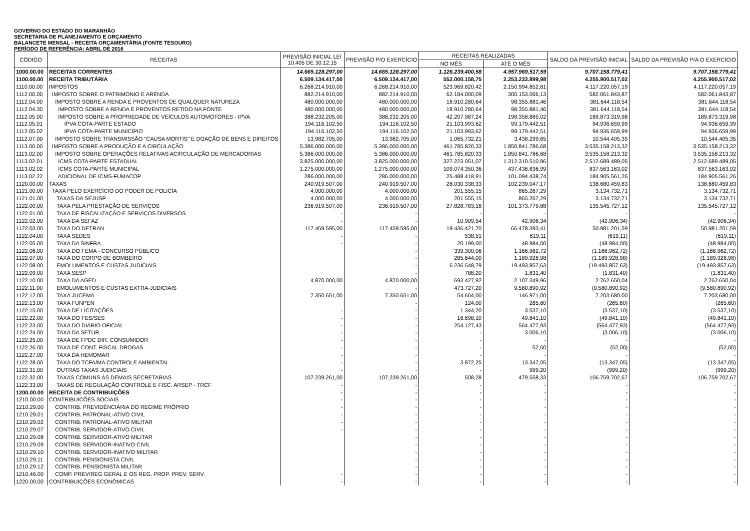GOVERNO DO ESTADO DO MARANHÃO
SECRETARIA DE PLANEJAMENTO E ORÇAMENTO
BALANCETE MENSAL - RECEITA ORÇAMENTÁRIA (FONTE TESOURO)
PERÍODO DE REFERÊNCIA: ABRIL DE 2016
| CÓDIGO | RECEITAS | PREVISÃO INICIAL LEI 10.405 DE 30.12.15 | PREVISÃO P/O EXERCÍCIO | RECEITAS REALIZADAS | | SALDO DA PREVISÃO INICIAL | SALDO DA PREVISÃO P/A O EXERCÍCIO |
| --- | --- | --- | --- | --- | --- | --- | --- |
| | | | | NO MÊS | ATÉ O MÊS | | |
| 1000.00.00 | RECEITAS CORRENTES | 14.665.128.297,00 | 14.665.128.297,00 | 1.126.239.400,58 | 4.957.969.517,59 | 9.707.158.779,41 | 9.707.158.779,41 |
| 1100.00.00 | RECEITA TRIBUTÁRIA | 6.509.134.417,00 | 6.509.134.417,00 | 552.000.158,75 | 2.253.233.899,98 | 4.255.900.517,02 | 4.255.900.517,02 |
| 1110.00.00 | IMPOSTOS | 6.268.214.910,00 | 6.268.214.910,00 | 523.969.820,42 | 2.150.994.852,81 | 4.117.220.057,19 | 4.117.220.057,19 |
| 1112.00.00 | IMPOSTO SOBRE O PATRIMONIO E ARENDA | 882.214.910,00 | 882.214.910,00 | 62.184.000,09 | 300.153.066,13 | 582.061.843,87 | 582.061.843,87 |
| 1112.04.00 | IMPOSTO SOBRE A RENDA E PROVENTOS DE QUALQUER NATUREZA | 480.000.000,00 | 480.000.000,00 | 18.910.280,64 | 98.355.881,46 | 381.644.118,54 | 381.644.118,54 |
| 1112.04.30 | IMPOSTO SOBRE A RENDA E PROVENTOS RETIDO NA FONTE | 480.000.000,00 | 480.000.000,00 | 18.910.280,64 | 98.355.881,46 | 381.644.118,54 | 381.644.118,54 |
| 1112.05.00 | IMPOSTO SOBRE A PROPRIEDADE DE VEÍCULOS AUTOMOTORES - IPVA | 388.232.205,00 | 388.232.205,00 | 42.207.987,24 | 198.358.885,02 | 189.873.319,98 | 189.873.319,98 |
| 1112.05.01 | IPVA COTA-PARTE ESTADO | 194.116.102,50 | 194.116.102,50 | 21.103.993,62 | 99.179.442,51 | 94.936.659,99 | 94.936.659,99 |
| 1112.05.02 | IPVA COTA-PARTE MUNICÍPIO | 194.116.102,50 | 194.116.102,50 | 21.103.993,62 | 99.179.442,51 | 94.936.659,99 | 94.936.659,99 |
| 1112.07.00 | IMPOSTO SOBRE TRANSMISSÃO "CAUSA MORTIS" E DOAÇÃO DE BENS E DIREITOS | 13.982.705,00 | 13.982.705,00 | 1.065.732,21 | 3.438.299,65 | 10.544.405,35 | 10.544.405,35 |
| 1113.00.00 | IMPOSTO SOBRE A PRODUÇÃO E A CIRCULAÇÃO | 5.386.000.000,00 | 5.386.000.000,00 | 461.785.820,33 | 1.850.841.786,68 | 3.535.158.213,32 | 3.535.158.213,32 |
| 1113.02.00 | IMPOSTO SOBRE OPERAÇÕES RELATIVAS ACIRCULAÇÃO DE MERCADORIAS | 5.386.000.000,00 | 5.386.000.000,00 | 461.785.820,33 | 1.850.841.786,68 | 3.535.158.213,32 | 3.535.158.213,32 |
| 1113.02.01 | ICMS COTA-PARTE ESTADUAL | 3.825.000.000,00 | 3.825.000.000,00 | 327.223.051,07 | 1.312.310.510,96 | 2.512.689.489,05 | 2.512.689.489,05 |
| 1113.02.02 | ICMS COTA-PARTE MUNICIPAL | 1.275.000.000,00 | 1.275.000.000,00 | 109.074.350,36 | 437.436.836,99 | 837.563.163,02 | 837.563.163,02 |
| 1113.02.22 | ADICIONAL DE ICMS-FUMACOP | 286.000.000,00 | 286.000.000,00 | 25.488.418,91 | 101.094.438,74 | 184.905.561,26 | 184.905.561,26 |
| 1120.00.00 | TAXAS | 240.919.507,00 | 240.919.507,00 | 28.030.338,33 | 102.239.047,17 | 138.680.459,83 | 138.680.459,83 |
| 1121.00.00 | TAXA PELO EXERCÍCIO DO PODER DE POLICÍA | 4.000.000,00 | 4.000.000,00 | 201.555,15 | 865.267,29 | 3.134.732,71 | 3.134.732,71 |
| 1121.01.00 | TAXAS DA SEJUSP | 4.000.000,00 | 4.000.000,00 | 201.555,15 | 865.267,29 | 3.134.732,71 | 3.134.732,71 |
| 1122.00.00 | TAXA PELA PRESTAÇÃO DE SERVIÇOS | 236.919.507,00 | 236.919.507,00 | 27.828.783,18 | 101.373.779,88 | 135.545.727,12 | 135.545.727,12 |
| 1122.01.00 | TAXA DE FISCALIZAÇÃO E SERVIÇOS DIVERSOS | - | - | - | - | - | - |
| 1122.02.00 | TAXA DA SEFAZ | - | - | 10.909,54 | 42.906,34 | (42.906,34) | (42.906,34) |
| 1122.03.00 | TAXA DO DETRAN | 117.459.595,00 | 117.459.595,00 | 19.436.421,70 | 66.478.393,41 | 50.981.201,59 | 50.981.201,59 |
| 1122.04.00 | TAXA SEDES | - | - | 538,51 | 619,11 | (619,11) | (619,11) |
| 1122.05.00 | TAXA DA SINFRA | - | - | 20.199,00 | 48.984,00 | (48.984,00) | (48.984,00) |
| 1122.06.00 | TAXA DO FEMA - CONCURSO PÚBLICO | | - | 339.300,06 | 1.166.962,72 | (1.166.962,72) | (1.166.962,72) |
| 1122.07.00 | TAXA DO CORPO DE BOMBEIRO | | - | 285.644,00 | 1.189.928,98 | (1.189.928,98) | (1.189.928,98) |
| 1122.08.00 | EMOLUMENTOS E CUSTAS JUDICIAIS | | - | 6.236.548,79 | 19.493.857,63 | (19.493.857,63) | (19.493.857,63) |
| 1122.09.00 | TAXA SESP | | - | 788,20 | 1.831,40 | (1.831,40) | (1.831,40) |
| 1122.10.00 | TAXA DA AGED | 4.870.000,00 | 4.870.000,00 | 693.427,92 | 2.107.349,96 | 2.762.650,04 | 2.762.650,04 |
| 1122.11.00 | EMOLUMENTOS E CUSTAS EXTRA-JUDICIAIS | | - | 473.727,20 | 9.580.890,92 | (9.580.890,92) | (9.580.890,92) |
| 1122.12.00 | TAXA JUCEMA | 7.350.651,00 | 7.350.651,00 | 54.604,00 | 146.971,00 | 7.203.680,00 | 7.203.680,00 |
| 1122.13.00 | TAXA FUNPEN | | - | 124,00 | 265,60 | (265,60) | (265,60) |
| 1122.15.00 | TAXA DE LICITAÇÕES | - | - | 1.344,20 | 3.537,10 | (3.537,10) | (3.537,10) |
| 1122.22.00 | TAXA DO FES/SES | - | - | 16.698,10 | 49.841,10 | (49.841,10) | (49.841,10) |
| 1122.23.00 | TAXA DO DIÁRIO OFICIAL | - | - | 254.127,43 | 564.477,93 | (564.477,93) | (564.477,93) |
| 1122.24.00 | TAXA DA SETUR | - | - | - | 3.006,10 | (3.006,10) | (3.006,10) |
| 1122.25.00 | TAXA DE FPDC DIR. CONSUMIDOR | - | - | - | - | - | - |
| 1122.26.00 | TAXA DE CONT. FISCAL DROGAS | - | - | - | 52,00 | (52,00) | (52,00) |
| 1122.27.00 | TAXA DA HEMOMAR | - | - | - | - | - | - |
| 1122.28.00 | TAXA DO TCFA/MA CONTROLE AMBIENTAL | - | - | 3.872,25 | 13.347,05 | (13.347,05) | (13.347,05) |
| 1122.31.00 | OUTRAS TAXAS JUDICIAIS | - | - | - | 999,20 | (999,20) | (999,20) |
| 1122.32.00 | TAXAS COMUNS ÀS DEMAIS SECRETARIAS | 107.239.261,00 | 107.239.261,00 | 508,28 | 479.558,33 | 106.759.702,67 | 106.759.702,67 |
| 1122.33.00 | TAXAS DE REGULAÇÃO CONTROLE E FISC. ARSEP - TRCF | - | - | - | - | - | - |
| 1200.00.00 | RECEITA DE CONTRIBUIÇÕES | - | - | - | - | - | - |
| 1210.00.00 | CONTRIBUICÕES SOCIAIS | - | - | - | - | - | - |
| 1210.29.00 | CONTRIB. PREVIDÊNCIÁRIA DO REGIME PRÓPRIO | - | - | - | - | - | - |
| 1210.29.01 | CONTRIB. PATRONAL-ATIVO CIVIL | - | - | - | - | - | - |
| 1210.29.02 | CONTRIB. PATRONAL-ATIVO MILITAR | - | - | - | - | - | - |
| 1210.29.07 | CONTRIB. SERVIDOR-ATIVO CIVIL | - | - | - | - | - | - |
| 1210.29.08 | CONTRIB. SERVIDOR-ATIVO MILITAR | | - | - | - | - | - |
| 1210.29.09 | CONTRIB. SERVIDOR-INATIVO CIVIL | | - | - | - | - | - |
| 1210.29.10 | CONTRIB. SERVIDOR-INATIVO MILITAR | | - | - | - | - | - |
| 1210.29.11 | CONTRIB. PENSIONISTA CIVIL | | - | - | - | - | - |
| 1210.29.12 | CONTRIB. PENSIONISTA MILITAR | | - | - | - | - | - |
| 1210.46.00 | COMP. PREV/REG GERAL E OS REG. PROP. PREV. SERV. | - | - | - | - | - | - |
| 1220.00.00 | CONTRIBUIÇÕES ECONÔMICAS | - | - | - | - | - | - |